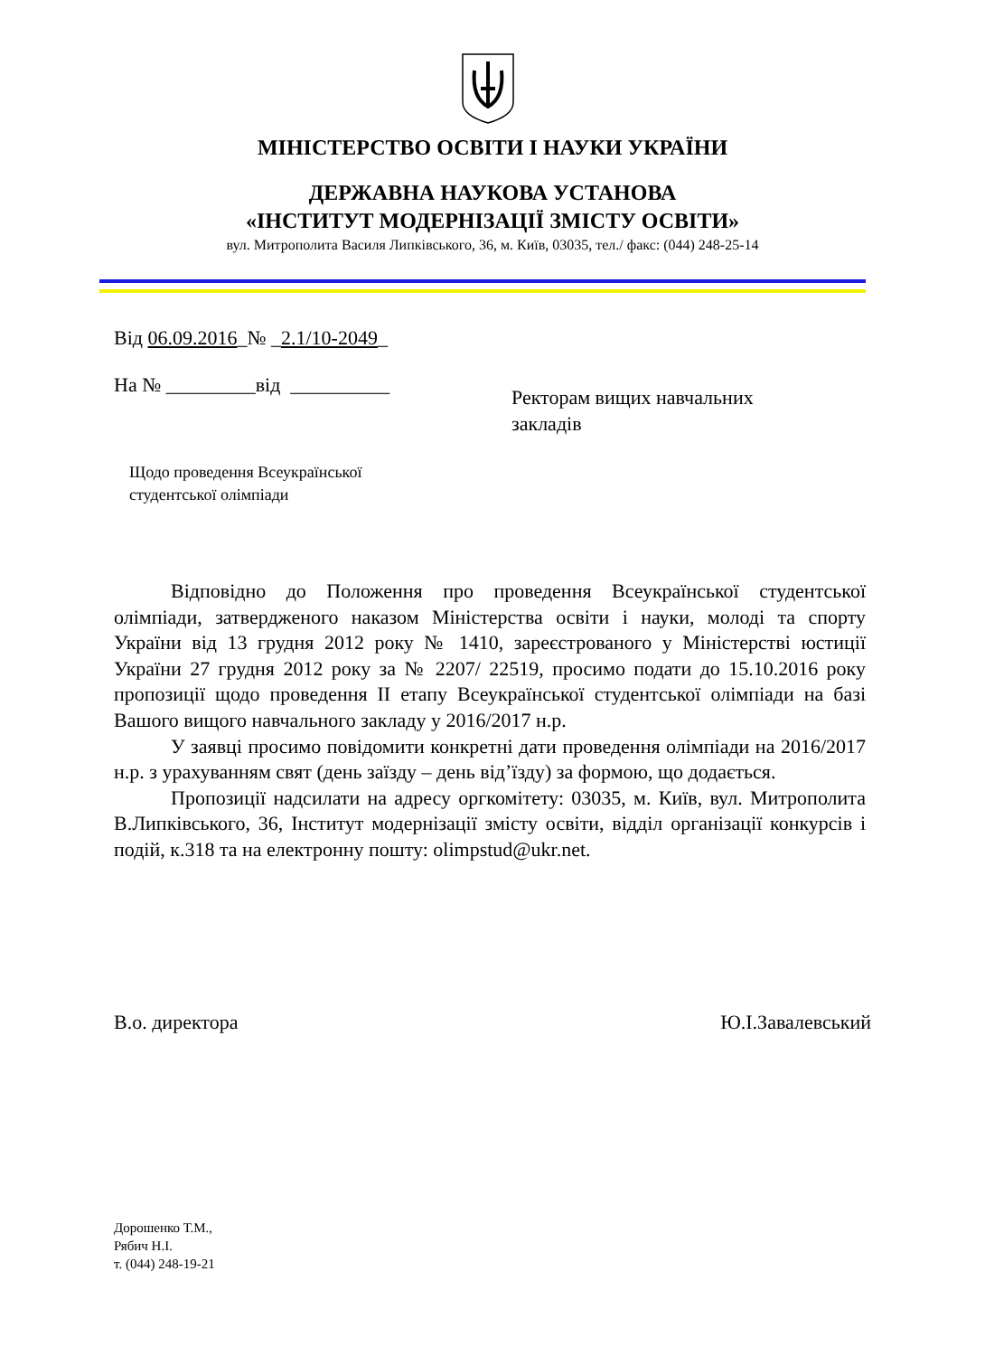МІНІСТЕРСТВО ОСВІТИ І НАУКИ УКРАЇНИ
ДЕРЖАВНА НАУКОВА УСТАНОВА
«ІНСТИТУТ МОДЕРНІЗАЦІЇ ЗМІСТУ ОСВІТИ»
вул. Митрополита Василя Липківського, 36, м. Київ, 03035, тел./ факс: (044) 248-25-14
Від 06.09.2016_№ _2.1/10-2049_
На № _________від __________
Ректорам вищих навчальних
закладів
Щодо проведення Всеукраїнської
студентської олімпіади
Відповідно до Положення про проведення Всеукраїнської студентської олімпіади, затвердженого наказом Міністерства освіти і науки, молоді та спорту України від 13 грудня 2012 року № 1410, зареєстрованого у Міністерстві юстиції України 27 грудня 2012 року за № 2207/ 22519, просимо подати до 15.10.2016 року пропозиції щодо проведення ІІ етапу Всеукраїнської студентської олімпіади на базі Вашого вищого навчального закладу у 2016/2017 н.р.
У заявці просимо повідомити конкретні дати проведення олімпіади на 2016/2017 н.р. з урахуванням свят (день заїзду – день від’їзду) за формою, що додається.
Пропозиції надсилати на адресу оргкомітету: 03035, м. Київ, вул. Митрополита В.Липківського, 36, Інститут модернізації змісту освіти, відділ організації конкурсів і подій, к.318 та на електронну пошту: olimpstud@ukr.net.
В.о. директора Ю.І.Завалевський
Дорошенко Т.М.,
Рябич Н.І.
т. (044) 248-19-21